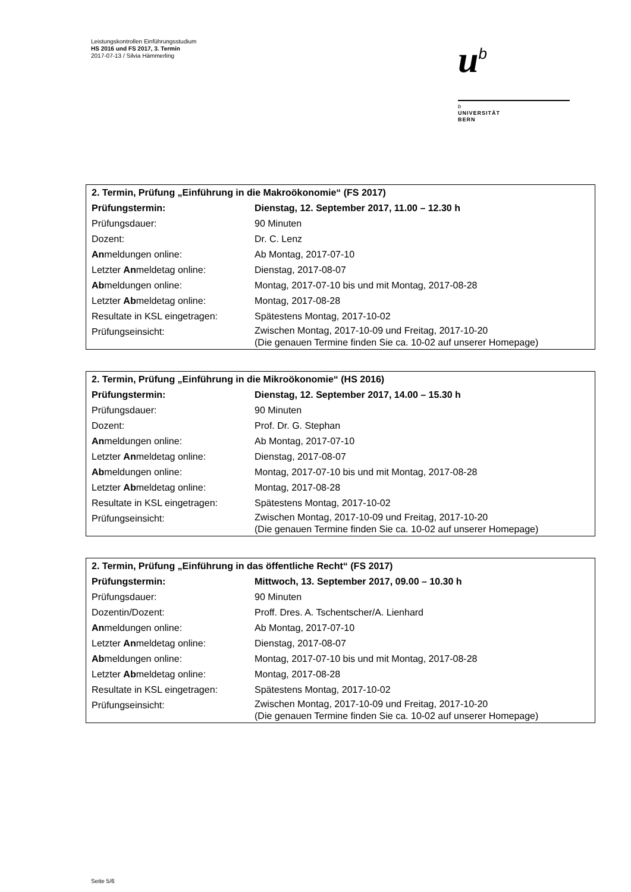Leistungskontrollen Einführungsstudium
HS 2016 und FS 2017, 3. Termin
2017-07-13 / Silvia Hämmerling
u<sup>b</sup>
b
UNIVERSITÄT
BERN
| 2. Termin, Prüfung „Einführung in die Makroökonomie“ (FS 2017) | |
| Prüfungstermin: | Dienstag, 12. September 2017, 11.00 – 12.30 h |
| Prüfungsdauer: | 90 Minuten |
| Dozent: | Dr. C. Lenz |
| An meldungen online: | Ab Montag, 2017-07-10 |
| Letzter An meldetag online: | Dienstag, 2017-08-07 |
| Ab meldungen online: | Montag, 2017-07-10 bis und mit Montag, 2017-08-28 |
| Letzter Ab meldetag online: | Montag, 2017-08-28 |
| Resultate in KSL eingetragen: | Spätestens Montag, 2017-10-02 |
| Prüfungseinsicht: | Zwischen Montag, 2017-10-09 und Freitag, 2017-10-20 (Die genauen Termine finden Sie ca. 10-02 auf unserer Homepage) |
| 2. Termin, Prüfung „Einführung in die Mikroökonomie“ (HS 2016) | |
| Prüfungstermin: | Dienstag, 12. September 2017, 14.00 – 15.30 h |
| Prüfungsdauer: | 90 Minuten |
| Dozent: | Prof. Dr. G. Stephan |
| An meldungen online: | Ab Montag, 2017-07-10 |
| Letzter An meldetag online: | Dienstag, 2017-08-07 |
| Ab meldungen online: | Montag, 2017-07-10 bis und mit Montag, 2017-08-28 |
| Letzter Ab meldetag online: | Montag, 2017-08-28 |
| Resultate in KSL eingetragen: | Spätestens Montag, 2017-10-02 |
| Prüfungseinsicht: | Zwischen Montag, 2017-10-09 und Freitag, 2017-10-20 (Die genauen Termine finden Sie ca. 10-02 auf unserer Homepage) |
| 2. Termin, Prüfung „Einführung in das öffentliche Recht“ (FS 2017) | |
| Prüfungstermin: | Mittwoch, 13. September 2017, 09.00 – 10.30 h |
| Prüfungsdauer: | 90 Minuten |
| Dozentin/Dozent: | Proff. Dres. A. Tschentscher/A. Lienhard |
| An meldungen online: | Ab Montag, 2017-07-10 |
| Letzter An meldetag online: | Dienstag, 2017-08-07 |
| Ab meldungen online: | Montag, 2017-07-10 bis und mit Montag, 2017-08-28 |
| Letzter Ab meldetag online: | Montag, 2017-08-28 |
| Resultate in KSL eingetragen: | Spätestens Montag, 2017-10-02 |
| Prüfungseinsicht: | Zwischen Montag, 2017-10-09 und Freitag, 2017-10-20 (Die genauen Termine finden Sie ca. 10-02 auf unserer Homepage) |
Seite 5/6